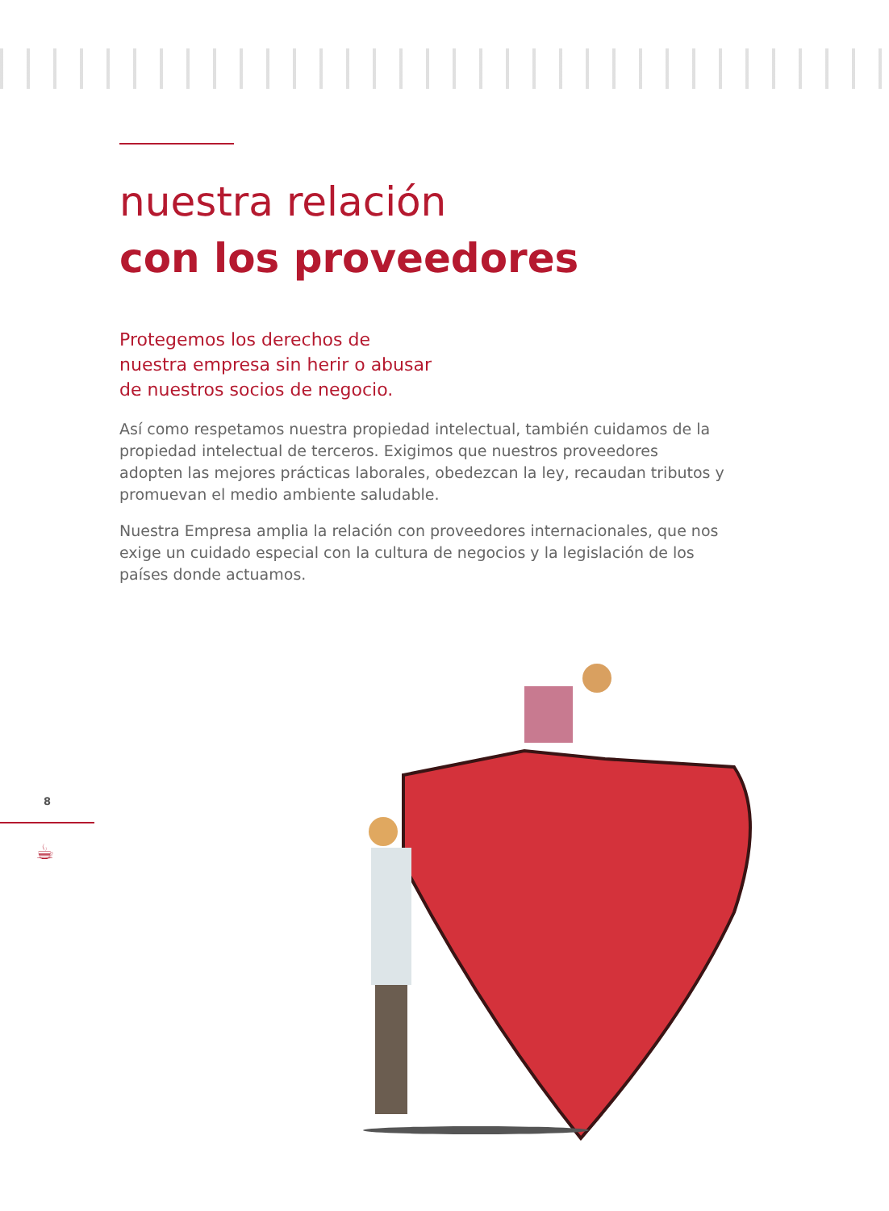nuestra relación
con los proveedores
Protegemos los derechos de
nuestra empresa sin herir o abusar
de nuestros socios de negocio.
Así como respetamos nuestra propiedad intelectual, también cuidamos de la propiedad intelectual de terceros. Exigimos que nuestros proveedores adopten las mejores prácticas laborales, obedezcan la ley, recaudan tributos y promuevan el medio ambiente saludable.
Nuestra Empresa amplia la relación con proveedores internacionales, que nos exige un cuidado especial con la cultura de negocios y la legislación de los países donde actuamos.
8
☕